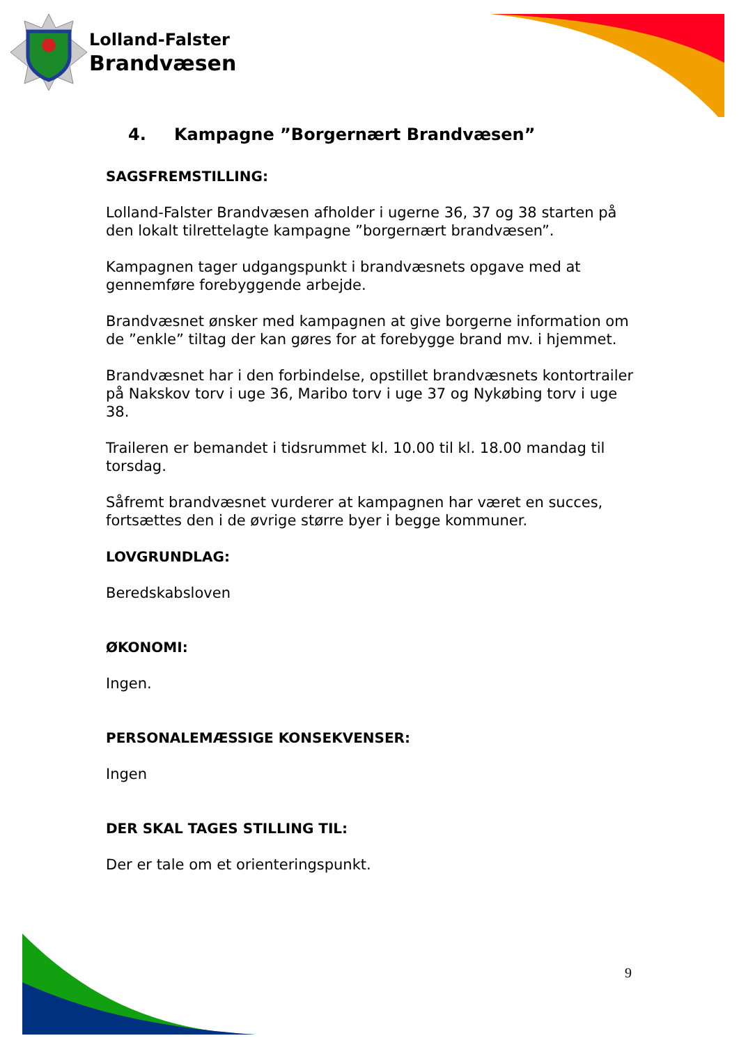Lolland-Falster
Brandvæsen
4. Kampagne ”Borgernært Brandvæsen”
SAGSFREMSTILLING:
Lolland-Falster Brandvæsen afholder i ugerne 36, 37 og 38 starten på den lokalt tilrettelagte kampagne ”borgernært brandvæsen”.
Kampagnen tager udgangspunkt i brandvæsnets opgave med at gennemføre forebyggende arbejde.
Brandvæsnet ønsker med kampagnen at give borgerne information om de ”enkle” tiltag der kan gøres for at forebygge brand mv. i hjemmet.
Brandvæsnet har i den forbindelse, opstillet brandvæsnets kontortrailer på Nakskov torv i uge 36, Maribo torv i uge 37 og Nykøbing torv i uge 38.
Traileren er bemandet i tidsrummet kl. 10.00 til kl. 18.00 mandag til torsdag.
Såfremt brandvæsnet vurderer at kampagnen har været en succes, fortsættes den i de øvrige større byer i begge kommuner.
LOVGRUNDLAG:
Beredskabsloven
ØKONOMI:
Ingen.
PERSONALEMÆSSIGE KONSEKVENSER:
Ingen
DER SKAL TAGES STILLING TIL:
Der er tale om et orienteringspunkt.
9